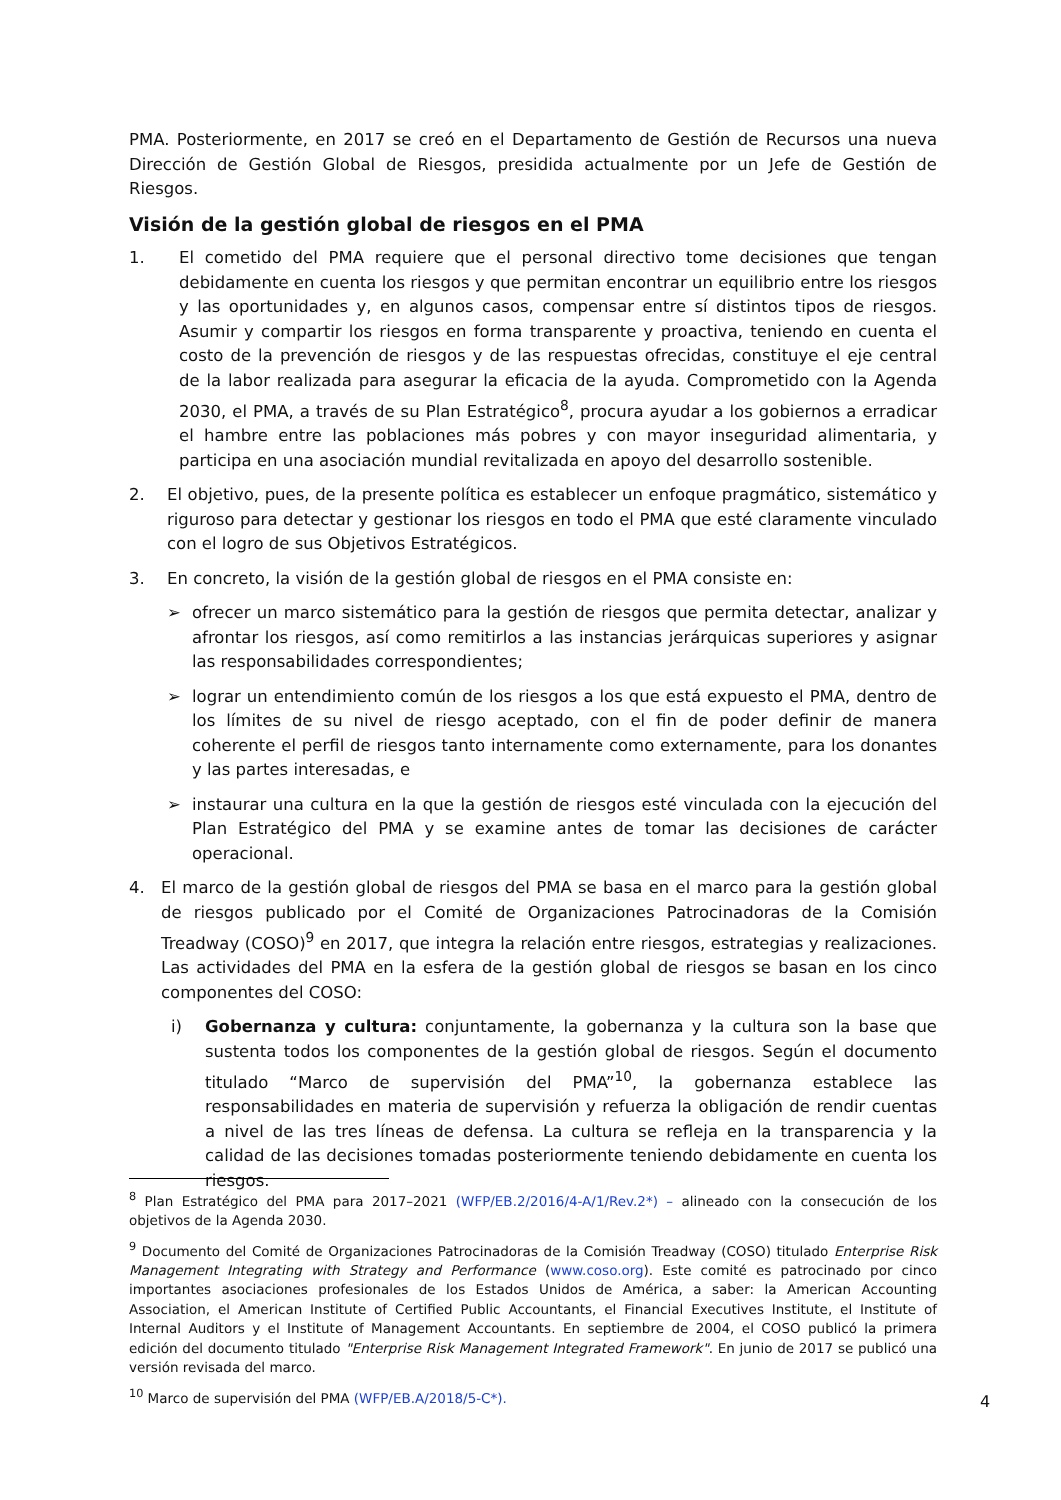PMA. Posteriormente, en 2017 se creó en el Departamento de Gestión de Recursos una nueva Dirección de Gestión Global de Riesgos, presidida actualmente por un Jefe de Gestión de Riesgos.
Visión de la gestión global de riesgos en el PMA
1. El cometido del PMA requiere que el personal directivo tome decisiones que tengan debidamente en cuenta los riesgos y que permitan encontrar un equilibrio entre los riesgos y las oportunidades y, en algunos casos, compensar entre sí distintos tipos de riesgos. Asumir y compartir los riesgos en forma transparente y proactiva, teniendo en cuenta el costo de la prevención de riesgos y de las respuestas ofrecidas, constituye el eje central de la labor realizada para asegurar la eficacia de la ayuda. Comprometido con la Agenda 2030, el PMA, a través de su Plan Estratégico<sup>8</sup>, procura ayudar a los gobiernos a erradicar el hambre entre las poblaciones más pobres y con mayor inseguridad alimentaria, y participa en una asociación mundial revitalizada en apoyo del desarrollo sostenible.
2. El objetivo, pues, de la presente política es establecer un enfoque pragmático, sistemático y riguroso para detectar y gestionar los riesgos en todo el PMA que esté claramente vinculado con el logro de sus Objetivos Estratégicos.
3. En concreto, la visión de la gestión global de riesgos en el PMA consiste en:
➢ ofrecer un marco sistemático para la gestión de riesgos que permita detectar, analizar y afrontar los riesgos, así como remitirlos a las instancias jerárquicas superiores y asignar las responsabilidades correspondientes;
➢ lograr un entendimiento común de los riesgos a los que está expuesto el PMA, dentro de los límites de su nivel de riesgo aceptado, con el fin de poder definir de manera coherente el perfil de riesgos tanto internamente como externamente, para los donantes y las partes interesadas, e
➢ instaurar una cultura en la que la gestión de riesgos esté vinculada con la ejecución del Plan Estratégico del PMA y se examine antes de tomar las decisiones de carácter operacional.
4. El marco de la gestión global de riesgos del PMA se basa en el marco para la gestión global de riesgos publicado por el Comité de Organizaciones Patrocinadoras de la Comisión Treadway (COSO)<sup>9</sup> en 2017, que integra la relación entre riesgos, estrategias y realizaciones. Las actividades del PMA en la esfera de la gestión global de riesgos se basan en los cinco componentes del COSO:
i) Gobernanza y cultura: conjuntamente, la gobernanza y la cultura son la base que sustenta todos los componentes de la gestión global de riesgos. Según el documento titulado “Marco de supervisión del PMA”<sup>10</sup>, la gobernanza establece las responsabilidades en materia de supervisión y refuerza la obligación de rendir cuentas a nivel de las tres líneas de defensa. La cultura se refleja en la transparencia y la calidad de las decisiones tomadas posteriormente teniendo debidamente en cuenta los riesgos.
<sup>8</sup> Plan Estratégico del PMA para 2017–2021 (WFP/EB.2/2016/4-A/1/Rev.2*) – alineado con la consecución de los objetivos de la Agenda 2030.
<sup>9</sup> Documento del Comité de Organizaciones Patrocinadoras de la Comisión Treadway (COSO) titulado Enterprise Risk Management Integrating with Strategy and Performance (www.coso.org). Este comité es patrocinado por cinco importantes asociaciones profesionales de los Estados Unidos de América, a saber: la American Accounting Association, el American Institute of Certified Public Accountants, el Financial Executives Institute, el Institute of Internal Auditors y el Institute of Management Accountants. En septiembre de 2004, el COSO publicó la primera edición del documento titulado "Enterprise Risk Management Integrated Framework". En junio de 2017 se publicó una versión revisada del marco.
<sup>10</sup> Marco de supervisión del PMA (WFP/EB.A/2018/5-C*).
4